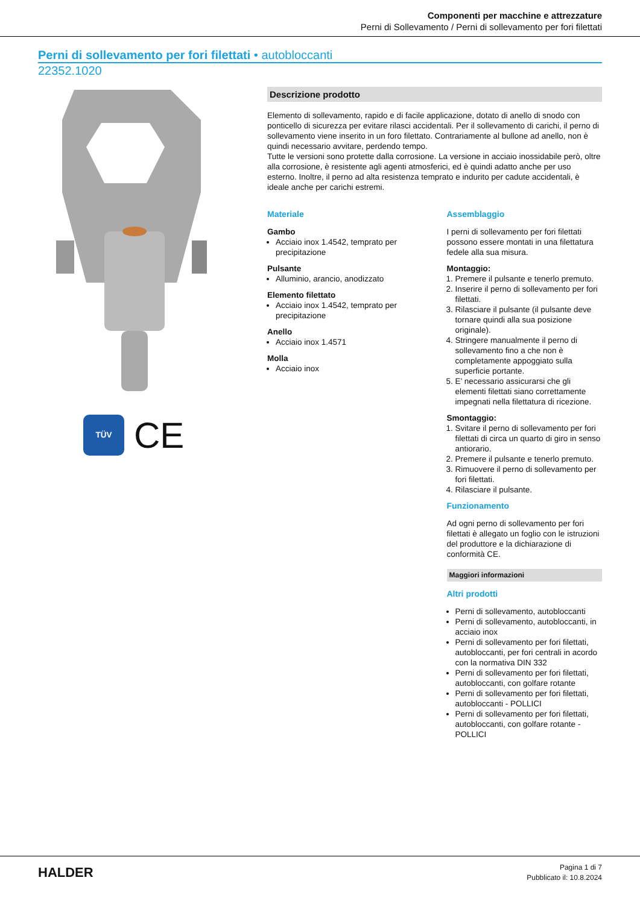Componenti per macchine e attrezzature
Perni di Sollevamento / Perni di sollevamento per fori filettati
Perni di sollevamento per fori filettati • autobloccanti
22352.1020
TÜV
CE
Descrizione prodotto
Elemento di sollevamento, rapido e di facile applicazione, dotato di anello di snodo con ponticello di sicurezza per evitare rilasci accidentali. Per il sollevamento di carichi, il perno di sollevamento viene inserito in un foro filettato. Contrariamente al bullone ad anello, non è quindi necessario avvitare, perdendo tempo.
Tutte le versioni sono protette dalla corrosione. La versione in acciaio inossidabile però, oltre alla corrosione, è resistente agli agenti atmosferici, ed è quindi adatto anche per uso esterno. Inoltre, il perno ad alta resistenza temprato e indurito per cadute accidentali, è ideale anche per carichi estremi.
Materiale
Gambo
Acciaio inox 1.4542, temprato per precipitazione
Pulsante
Alluminio, arancio, anodizzato
Elemento filettato
Acciaio inox 1.4542, temprato per precipitazione
Anello
Acciaio inox 1.4571
Molla
Acciaio inox
Assemblaggio
I perni di sollevamento per fori filettati possono essere montati in una filettatura fedele alla sua misura.
Montaggio:
1. Premere il pulsante e tenerlo premuto.
2. Inserire il perno di sollevamento per fori filettati.
3. Rilasciare il pulsante (il pulsante deve tornare quindi alla sua posizione originale).
4. Stringere manualmente il perno di sollevamento fino a che non è completamente appoggiato sulla superficie portante.
5. E’ necessario assicurarsi che gli elementi filettati siano correttamente impegnati nella filettatura di ricezione.
Smontaggio:
1. Svitare il perno di sollevamento per fori filettati di circa un quarto di giro in senso antiorario.
2. Premere il pulsante e tenerlo premuto.
3. Rimuovere il perno di sollevamento per fori filettati.
4. Rilasciare il pulsante.
Funzionamento
Ad ogni perno di sollevamento per fori filettati è allegato un foglio con le istruzioni del produttore e la dichiarazione di conformità CE.
Maggiori informazioni
Altri prodotti
Perni di sollevamento, autobloccanti
Perni di sollevamento, autobloccanti, in acciaio inox
Perni di sollevamento per fori filettati, autobloccanti, per fori centrali in acordo con la normativa DIN 332
Perni di sollevamento per fori filettati, autobloccanti, con golfare rotante
Perni di sollevamento per fori filettati, autobloccanti - POLLICI
Perni di sollevamento per fori filettati, autobloccanti, con golfare rotante - POLLICI
HALDER
Pagina 1 di 7
Pubblicato il: 10.8.2024